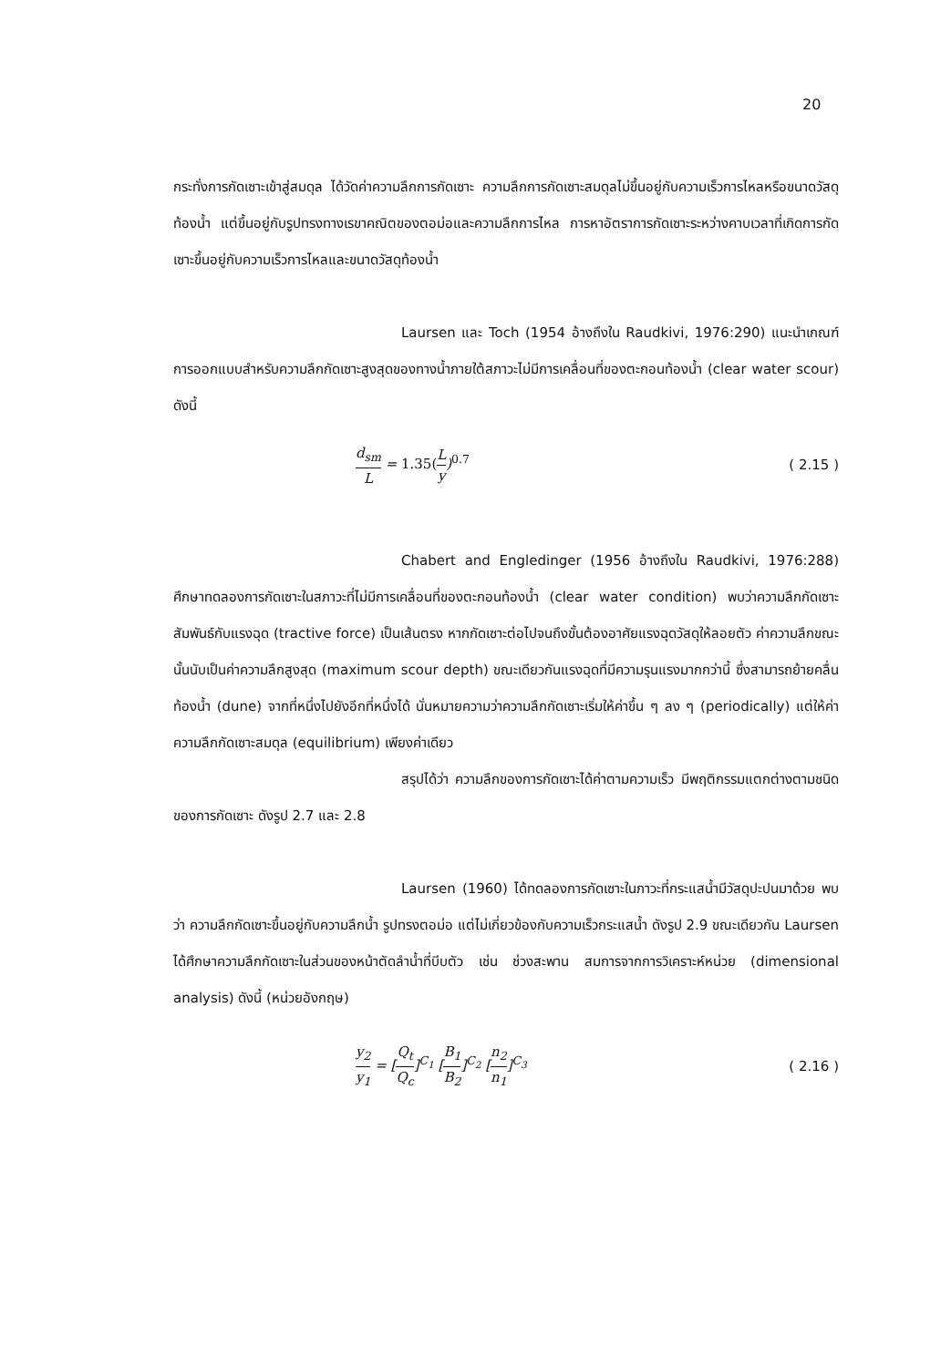20
กระทั่งการกัดเซาะเข้าสู่สมดุล ได้วัดค่าความลึกการกัดเซาะ ความลึกการกัดเซาะสมดุลไม่ขึ้นอยู่กับความเร็วการไหลหรือขนาดวัสดุท้องน้ำ แต่ขึ้นอยู่กับรูปทรงทางเรขาคณิตของตอม่อและความลึกการไหล การหาอัตราการกัดเซาะระหว่างคาบเวลาที่เกิดการกัดเซาะขึ้นอยู่กับความเร็วการไหลและขนาดวัสดุท้องน้ำ
Laursen และ Toch (1954 อ้างถึงใน Raudkivi, 1976:290) แนะนำเกณฑ์การออกแบบสำหรับความลึกกัดเซาะสูงสุดของทางน้ำภายใต้สภาวะไม่มีการเคลื่อนที่ของตะกอนท้องน้ำ (clear water scour) ดังนี้
d<sub>sm</sub> L = 1.35(L y)<sup>0.7</sup> ( 2.15 )
Chabert and Engledinger (1956 อ้างถึงใน Raudkivi, 1976:288) ศึกษาทดลองการกัดเซาะในสภาวะที่ไม่มีการเคลื่อนที่ของตะกอนท้องน้ำ (clear water condition) พบว่าความลึกกัดเซาะสัมพันธ์กับแรงฉุด (tractive force) เป็นเส้นตรง หากกัดเซาะต่อไปจนถึงขั้นต้องอาศัยแรงฉุดวัสดุให้ลอยตัว ค่าความลึกขณะนั้นนับเป็นค่าความลึกสูงสุด (maximum scour depth) ขณะเดียวกันแรงฉุดที่มีความรุนแรงมากกว่านี้ ซึ่งสามารถย้ายคลื่นท้องน้ำ (dune) จากที่หนึ่งไปยังอีกที่หนึ่งได้ นั่นหมายความว่าความลึกกัดเซาะเริ่มให้ค่าขึ้น ๆ ลง ๆ (periodically) แต่ให้ค่าความลึกกัดเซาะสมดุล (equilibrium) เพียงค่าเดียว
สรุปได้ว่า ความลึกของการกัดเซาะได้ค่าตามความเร็ว มีพฤติกรรมแตกต่างตามชนิดของการกัดเซาะ ดังรูป 2.7 และ 2.8
Laursen (1960) ได้ทดลองการกัดเซาะในภาวะที่กระแสน้ำมีวัสดุปะปนมาด้วย พบว่า ความลึกกัดเซาะขึ้นอยู่กับความลึกน้ำ รูปทรงตอม่อ แต่ไม่เกี่ยวข้องกับความเร็วกระแสน้ำ ดังรูป 2.9 ขณะเดียวกัน Laursen ได้ศึกษาความลึกกัดเซาะในส่วนของหน้าตัดลำน้ำที่บีบตัว เช่น ช่วงสะพาน สมการจากการวิเคราะห์หน่วย (dimensional analysis) ดังนี้ (หน่วยอังกฤษ)
y<sub>2</sub> y<sub>1</sub> = [Q<sub>t</sub> Q<sub>c</sub>]<sup>C<sub>1</sub></sup> [B<sub>1</sub> B<sub>2</sub>]<sup>C<sub>2</sub></sup> [n<sub>2</sub> n<sub>1</sub>]<sup>C<sub>3</sub></sup>
( 2.16 )